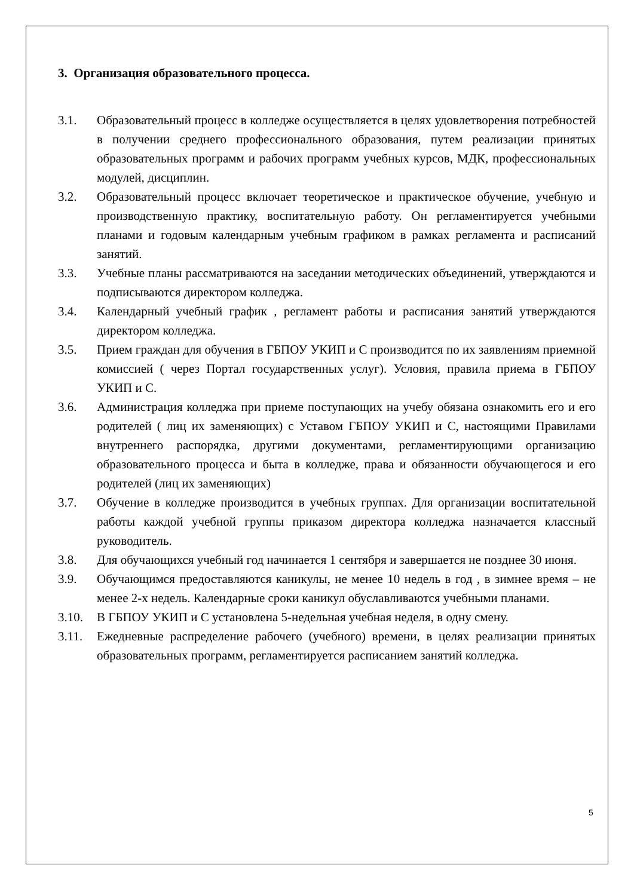3. Организация образовательного процесса.
3.1. Образовательный процесс в колледже осуществляется в целях удовлетворения потребностей в получении среднего профессионального образования, путем реализации принятых образовательных программ и рабочих программ учебных курсов, МДК, профессиональных модулей, дисциплин.
3.2. Образовательный процесс включает теоретическое и практическое обучение, учебную и производственную практику, воспитательную работу. Он регламентируется учебными планами и годовым календарным учебным графиком в рамках регламента и расписаний занятий.
3.3. Учебные планы рассматриваются на заседании методических объединений, утверждаются и подписываются директором колледжа.
3.4. Календарный учебный график , регламент работы и расписания занятий утверждаются директором колледжа.
3.5. Прием граждан для обучения в ГБПОУ УКИП и С производится по их заявлениям приемной комиссией ( через Портал государственных услуг). Условия, правила приема в ГБПОУ УКИП и С.
3.6. Администрация колледжа при приеме поступающих на учебу обязана ознакомить его и его родителей ( лиц их заменяющих) с Уставом ГБПОУ УКИП и С, настоящими Правилами внутреннего распорядка, другими документами, регламентирующими организацию образовательного процесса и быта в колледже, права и обязанности обучающегося и его родителей (лиц их заменяющих)
3.7. Обучение в колледже производится в учебных группах. Для организации воспитательной работы каждой учебной группы приказом директора колледжа назначается классный руководитель.
3.8. Для обучающихся учебный год начинается 1 сентября и завершается не позднее 30 июня.
3.9. Обучающимся предоставляются каникулы, не менее 10 недель в год , в зимнее время – не менее 2-х недель. Календарные сроки каникул обуславливаются учебными планами.
3.10. В ГБПОУ УКИП и С установлена 5-недельная учебная неделя, в одну смену.
3.11. Ежедневные распределение рабочего (учебного) времени, в целях реализации принятых образовательных программ, регламентируется расписанием занятий колледжа.
5